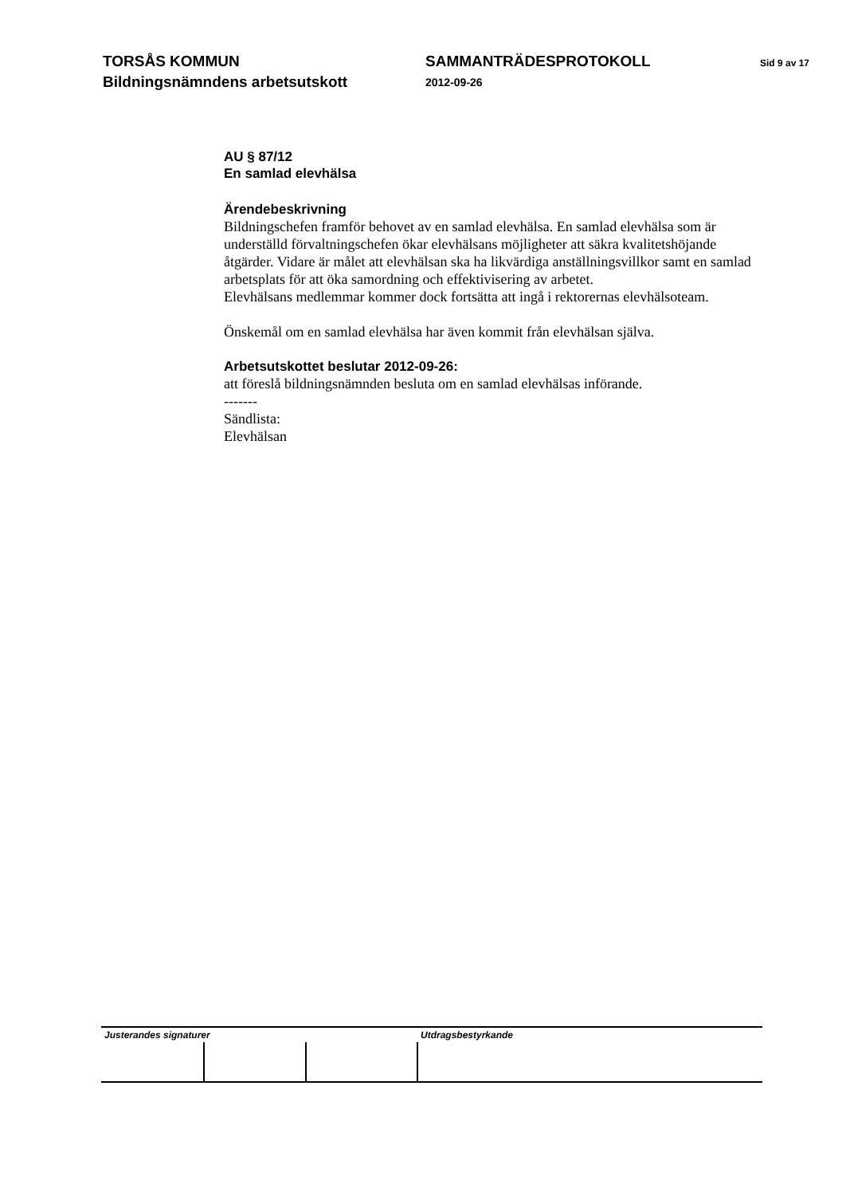TORSÅS KOMMUN
Bildningsnämndens arbetsutskott
SAMMANTRÄDESPROTOKOLL
2012-09-26
Sid 9 av 17
AU § 87/12
En samlad elevhälsa
Ärendebeskrivning
Bildningschefen framför behovet av en samlad elevhälsa. En samlad elevhälsa som är underställd förvaltningschefen ökar elevhälsans möjligheter att säkra kvalitetshöjande åtgärder. Vidare är målet att elevhälsan ska ha likvärdiga anställningsvillkor samt en samlad arbetsplats för att öka samordning och effektivisering av arbetet.
Elevhälsans medlemmar kommer dock fortsätta att ingå i rektorernas elevhälsoteam.
Önskemål om en samlad elevhälsa har även kommit från elevhälsan själva.
Arbetsutskottet beslutar 2012-09-26:
att föreslå bildningsnämnden besluta om en samlad elevhälsas införande.
-------
Sändlista:
Elevhälsan
| Justerandes signaturer | | | Utdragsbestyrkande |